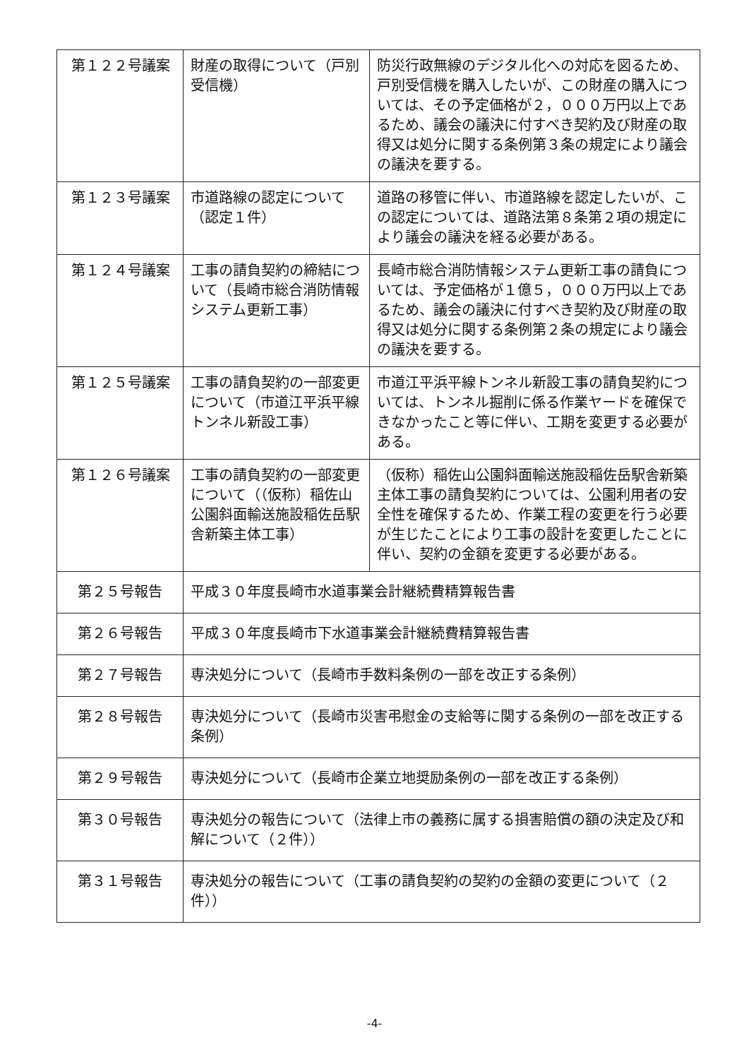| 第１２２号議案 | 財産の取得について（戸別受信機） | 防災行政無線のデジタル化への対応を図るため、戸別受信機を購入したいが、この財産の購入については、その予定価格が２，０００万円以上であるため、議会の議決に付すべき契約及び財産の取得又は処分に関する条例第３条の規定により議会の議決を要する。 |
| 第１２３号議案 | 市道路線の認定について（認定１件） | 道路の移管に伴い、市道路線を認定したいが、この認定については、道路法第８条第２項の規定により議会の議決を経る必要がある。 |
| 第１２４号議案 | 工事の請負契約の締結について（長崎市総合消防情報システム更新工事） | 長崎市総合消防情報システム更新工事の請負については、予定価格が１億５，０００万円以上であるため、議会の議決に付すべき契約及び財産の取得又は処分に関する条例第２条の規定により議会の議決を要する。 |
| 第１２５号議案 | 工事の請負契約の一部変更について（市道江平浜平線トンネル新設工事） | 市道江平浜平線トンネル新設工事の請負契約については、トンネル掘削に係る作業ヤードを確保できなかったこと等に伴い、工期を変更する必要がある。 |
| 第１２６号議案 | 工事の請負契約の一部変更について（（仮称）稲佐山公園斜面輸送施設稲佐岳駅舎新築主体工事） | （仮称）稲佐山公園斜面輸送施設稲佐岳駅舎新築主体工事の請負契約については、公園利用者の安全性を確保するため、作業工程の変更を行う必要が生じたことにより工事の設計を変更したことに伴い、契約の金額を変更する必要がある。 |
| 第２５号報告 | 平成３０年度長崎市水道事業会計継続費精算報告書 | |
| 第２６号報告 | 平成３０年度長崎市下水道事業会計継続費精算報告書 | |
| 第２７号報告 | 専決処分について（長崎市手数料条例の一部を改正する条例） | |
| 第２８号報告 | 専決処分について（長崎市災害弔慰金の支給等に関する条例の一部を改正する条例） | |
| 第２９号報告 | 専決処分について（長崎市企業立地奨励条例の一部を改正する条例） | |
| 第３０号報告 | 専決処分の報告について（法律上市の義務に属する損害賠償の額の決定及び和解について（２件）） | |
| 第３１号報告 | 専決処分の報告について（工事の請負契約の契約の金額の変更について（２件）） | |
-4-